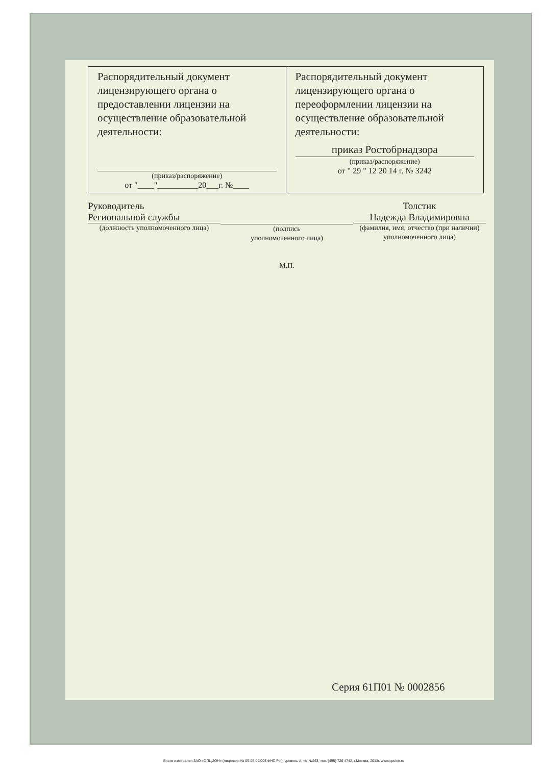| Распорядительный документ лицензирующего органа о предоставлении лицензии на осуществление образовательной деятельности: (приказ/распоряжение) от "____"__________20___г. №____ | Распорядительный документ лицензирующего органа о переоформлении лицензии на осуществление образовательной деятельности: приказ Ростобрнадзора (приказ/распоряжение) от " 29 " 12 20 14 г. № 3242 |
Руководитель
Региональной службы
(должность уполномоченного лица)
(подпись
уполномоченного лица)
М.П.
Толстик
Надежда Владимировна
(фамилия, имя, отчество (при наличии) уполномоченного лица)
Серия 61П01 № 0002856
Бланк изготовлен ЗАО «ОПЦИОН» (лицензия № 05-05-09/003 ФНС РФ), уровень А, т/з №263, тел. (495) 726 4742, г.Москва, 2013г. www.opcion.ru